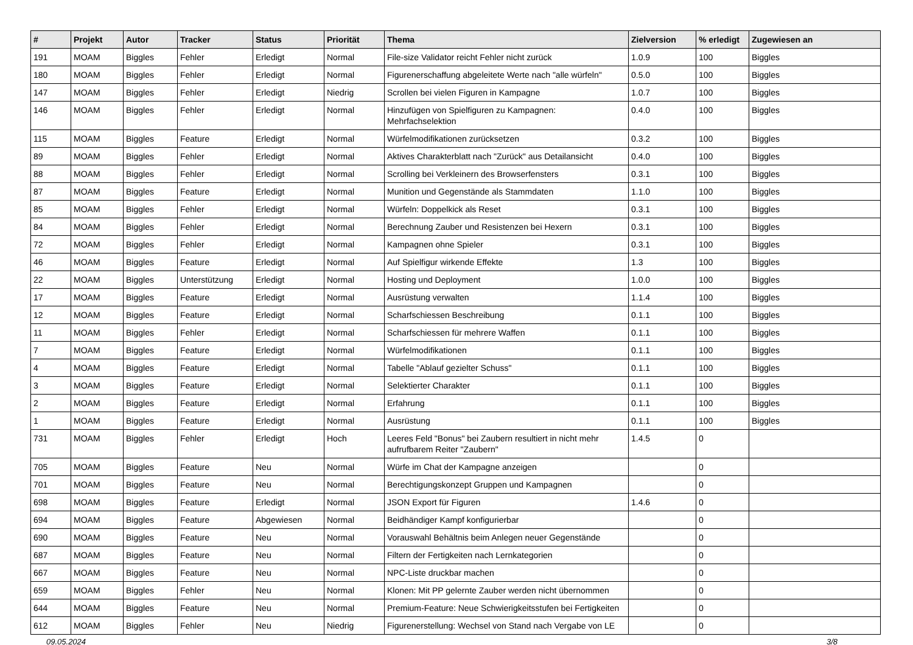| # | Projekt | Autor | Tracker | Status | Priorität | Thema | Zielversion | % erledigt | Zugewiesen an |
| --- | --- | --- | --- | --- | --- | --- | --- | --- | --- |
| 191 | MOAM | Biggles | Fehler | Erledigt | Normal | File-size Validator reicht Fehler nicht zurück | 1.0.9 | 100 | Biggles |
| 180 | MOAM | Biggles | Fehler | Erledigt | Normal | Figurenerschaffung abgeleitete Werte nach "alle würfeln" | 0.5.0 | 100 | Biggles |
| 147 | MOAM | Biggles | Fehler | Erledigt | Niedrig | Scrollen bei vielen Figuren in Kampagne | 1.0.7 | 100 | Biggles |
| 146 | MOAM | Biggles | Fehler | Erledigt | Normal | Hinzufügen von Spielfiguren zu Kampagnen: Mehrfachselektion | 0.4.0 | 100 | Biggles |
| 115 | MOAM | Biggles | Feature | Erledigt | Normal | Würfelmodifikationen zurücksetzen | 0.3.2 | 100 | Biggles |
| 89 | MOAM | Biggles | Fehler | Erledigt | Normal | Aktives Charakterblatt nach "Zurück" aus Detailansicht | 0.4.0 | 100 | Biggles |
| 88 | MOAM | Biggles | Fehler | Erledigt | Normal | Scrolling bei Verkleinern des Browserfensters | 0.3.1 | 100 | Biggles |
| 87 | MOAM | Biggles | Feature | Erledigt | Normal | Munition und Gegenstände als Stammdaten | 1.1.0 | 100 | Biggles |
| 85 | MOAM | Biggles | Fehler | Erledigt | Normal | Würfeln: Doppelkick als Reset | 0.3.1 | 100 | Biggles |
| 84 | MOAM | Biggles | Fehler | Erledigt | Normal | Berechnung Zauber und Resistenzen bei Hexern | 0.3.1 | 100 | Biggles |
| 72 | MOAM | Biggles | Fehler | Erledigt | Normal | Kampagnen ohne Spieler | 0.3.1 | 100 | Biggles |
| 46 | MOAM | Biggles | Feature | Erledigt | Normal | Auf Spielfigur wirkende Effekte | 1.3 | 100 | Biggles |
| 22 | MOAM | Biggles | Unterstützung | Erledigt | Normal | Hosting und Deployment | 1.0.0 | 100 | Biggles |
| 17 | MOAM | Biggles | Feature | Erledigt | Normal | Ausrüstung verwalten | 1.1.4 | 100 | Biggles |
| 12 | MOAM | Biggles | Feature | Erledigt | Normal | Scharfschiessen Beschreibung | 0.1.1 | 100 | Biggles |
| 11 | MOAM | Biggles | Fehler | Erledigt | Normal | Scharfschiessen für mehrere Waffen | 0.1.1 | 100 | Biggles |
| 7 | MOAM | Biggles | Feature | Erledigt | Normal | Würfelmodifikationen | 0.1.1 | 100 | Biggles |
| 4 | MOAM | Biggles | Feature | Erledigt | Normal | Tabelle "Ablauf gezielter Schuss" | 0.1.1 | 100 | Biggles |
| 3 | MOAM | Biggles | Feature | Erledigt | Normal | Selektierter Charakter | 0.1.1 | 100 | Biggles |
| 2 | MOAM | Biggles | Feature | Erledigt | Normal | Erfahrung | 0.1.1 | 100 | Biggles |
| 1 | MOAM | Biggles | Feature | Erledigt | Normal | Ausrüstung | 0.1.1 | 100 | Biggles |
| 731 | MOAM | Biggles | Fehler | Erledigt | Hoch | Leeres Feld "Bonus" bei Zaubern resultiert in nicht mehr aufrufbarem Reiter "Zaubern" | 1.4.5 | 0 | |
| 705 | MOAM | Biggles | Feature | Neu | Normal | Würfe im Chat der Kampagne anzeigen | | 0 | |
| 701 | MOAM | Biggles | Feature | Neu | Normal | Berechtigungskonzept Gruppen und Kampagnen | | 0 | |
| 698 | MOAM | Biggles | Feature | Erledigt | Normal | JSON Export für Figuren | 1.4.6 | 0 | |
| 694 | MOAM | Biggles | Feature | Abgewiesen | Normal | Beidhändiger Kampf konfigurierbar | | 0 | |
| 690 | MOAM | Biggles | Feature | Neu | Normal | Vorauswahl Behältnis beim Anlegen neuer Gegenstände | | 0 | |
| 687 | MOAM | Biggles | Feature | Neu | Normal | Filtern der Fertigkeiten nach Lernkategorien | | 0 | |
| 667 | MOAM | Biggles | Feature | Neu | Normal | NPC-Liste druckbar machen | | 0 | |
| 659 | MOAM | Biggles | Fehler | Neu | Normal | Klonen: Mit PP gelernte Zauber werden nicht übernommen | | 0 | |
| 644 | MOAM | Biggles | Feature | Neu | Normal | Premium-Feature: Neue Schwierigkeitsstufen bei Fertigkeiten | | 0 | |
| 612 | MOAM | Biggles | Fehler | Neu | Niedrig | Figurenerstellung: Wechsel von Stand nach Vergabe von LE | | 0 | |
09.05.2024 3/8